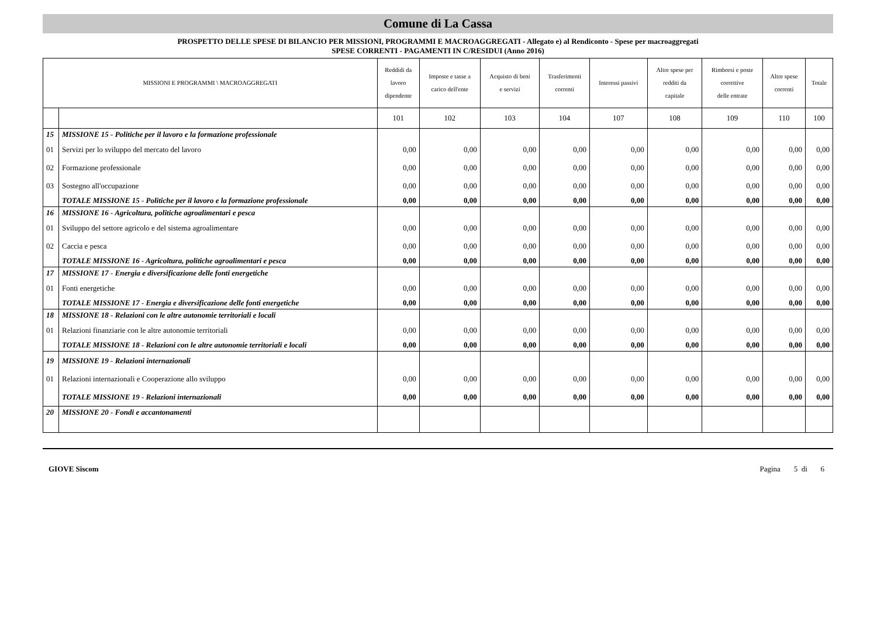Comune di La Cassa
PROSPETTO DELLE SPESE DI BILANCIO PER MISSIONI, PROGRAMMI E MACROAGGREGATI - Allegato e) al Rendiconto - Spese per macroaggregati
SPESE CORRENTI - PAGAMENTI IN C/RESIDUI (Anno 2016)
| MISSIONI E PROGRAMMI \ MACROAGGREGATI | | Reddidi da lavoro dipendente | Imposte e tasse a carico dell'ente | Acquisto di beni e servizi | Trasferimenti correnti | Interessi passivi | Altre spese per redditi da capitale | Rimborsi e poste correttive delle entrate | Altre spese correnti | Totale |
| --- | --- | --- | --- | --- | --- | --- | --- | --- | --- | --- |
| | | 101 | 102 | 103 | 104 | 107 | 108 | 109 | 110 | 100 |
| 15 | MISSIONE 15 - Politiche per il lavoro e la formazione professionale | | | | | | | | | |
| 01 | Servizi per lo sviluppo del mercato del lavoro | 0,00 | 0,00 | 0,00 | 0,00 | 0,00 | 0,00 | 0,00 | 0,00 | 0,00 |
| 02 | Formazione professionale | 0,00 | 0,00 | 0,00 | 0,00 | 0,00 | 0,00 | 0,00 | 0,00 | 0,00 |
| 03 | Sostegno all'occupazione | 0,00 | 0,00 | 0,00 | 0,00 | 0,00 | 0,00 | 0,00 | 0,00 | 0,00 |
| | TOTALE MISSIONE 15 - Politiche per il lavoro e la formazione professionale | 0,00 | 0,00 | 0,00 | 0,00 | 0,00 | 0,00 | 0,00 | 0,00 | 0,00 |
| 16 | MISSIONE 16 - Agricoltura, politiche agroalimentari e pesca | | | | | | | | | |
| 01 | Sviluppo del settore agricolo e del sistema agroalimentare | 0,00 | 0,00 | 0,00 | 0,00 | 0,00 | 0,00 | 0,00 | 0,00 | 0,00 |
| 02 | Caccia e pesca | 0,00 | 0,00 | 0,00 | 0,00 | 0,00 | 0,00 | 0,00 | 0,00 | 0,00 |
| | TOTALE MISSIONE 16 - Agricoltura, politiche agroalimentari e pesca | 0,00 | 0,00 | 0,00 | 0,00 | 0,00 | 0,00 | 0,00 | 0,00 | 0,00 |
| 17 | MISSIONE 17 - Energia e diversificazione delle fonti energetiche | | | | | | | | | |
| 01 | Fonti energetiche | 0,00 | 0,00 | 0,00 | 0,00 | 0,00 | 0,00 | 0,00 | 0,00 | 0,00 |
| | TOTALE MISSIONE 17 - Energia e diversificazione delle fonti energetiche | 0,00 | 0,00 | 0,00 | 0,00 | 0,00 | 0,00 | 0,00 | 0,00 | 0,00 |
| 18 | MISSIONE 18 - Relazioni con le altre autonomie territoriali e locali | | | | | | | | | |
| 01 | Relazioni finanziarie con le altre autonomie territoriali | 0,00 | 0,00 | 0,00 | 0,00 | 0,00 | 0,00 | 0,00 | 0,00 | 0,00 |
| | TOTALE MISSIONE 18 - Relazioni con le altre autonomie territoriali e locali | 0,00 | 0,00 | 0,00 | 0,00 | 0,00 | 0,00 | 0,00 | 0,00 | 0,00 |
| 19 | MISSIONE 19 - Relazioni internazionali | | | | | | | | | |
| 01 | Relazioni internazionali e Cooperazione allo sviluppo | 0,00 | 0,00 | 0,00 | 0,00 | 0,00 | 0,00 | 0,00 | 0,00 | 0,00 |
| | TOTALE MISSIONE 19 - Relazioni internazionali | 0,00 | 0,00 | 0,00 | 0,00 | 0,00 | 0,00 | 0,00 | 0,00 | 0,00 |
| 20 | MISSIONE 20 - Fondi e accantonamenti | | | | | | | | | |
GIOVE Siscom Pagina 5 di 6